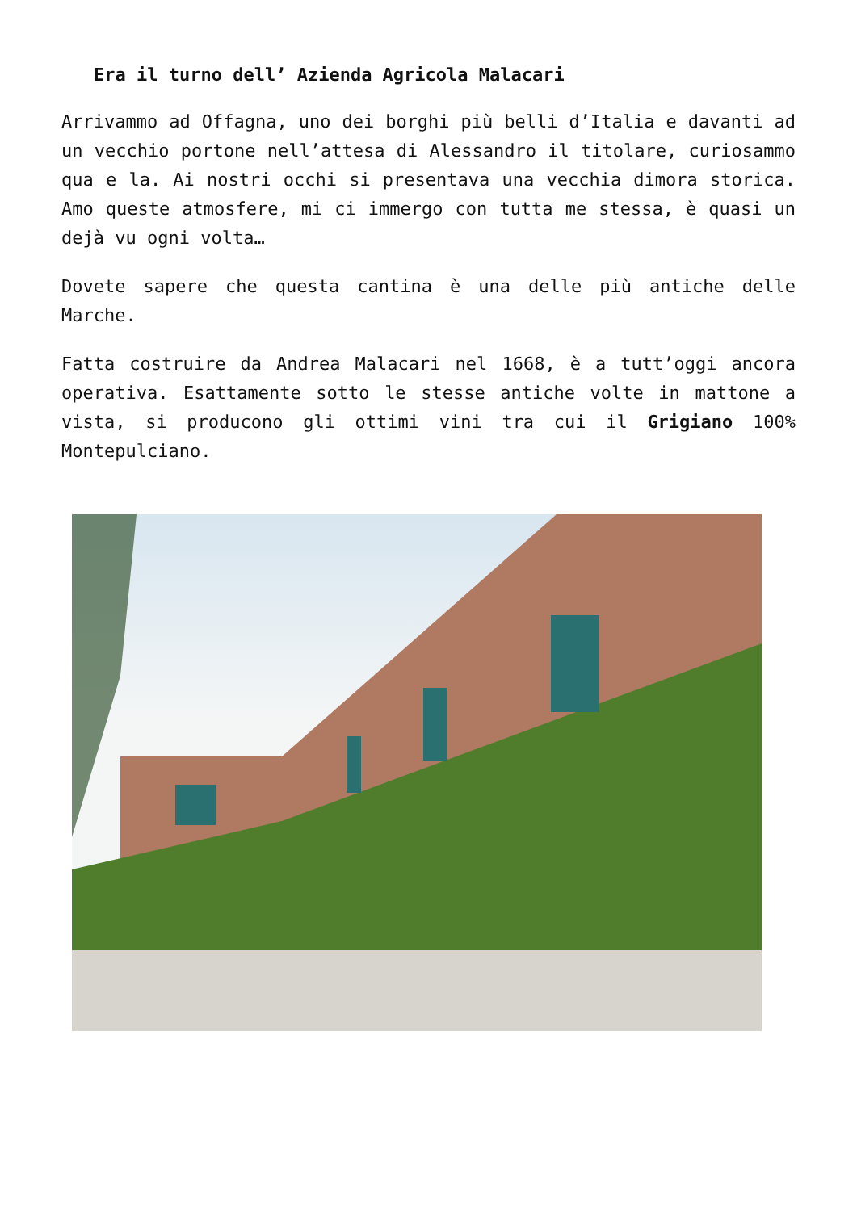Era il turno dell’ Azienda Agricola Malacari
Arrivammo ad Offagna, uno dei borghi più belli d’Italia e davanti ad un vecchio portone nell’attesa di Alessandro il titolare, curiosammo qua e la. Ai nostri occhi si presentava una vecchia dimora storica. Amo queste atmosfere, mi ci immergo con tutta me stessa, è quasi un dejà vu ogni volta…
Dovete sapere che questa cantina è una delle più antiche delle Marche.
Fatta costruire da Andrea Malacari nel 1668, è a tutt’oggi ancora operativa. Esattamente sotto le stesse antiche volte in mattone a vista, si producono gli ottimi vini tra cui il Grigiano 100% Montepulciano.